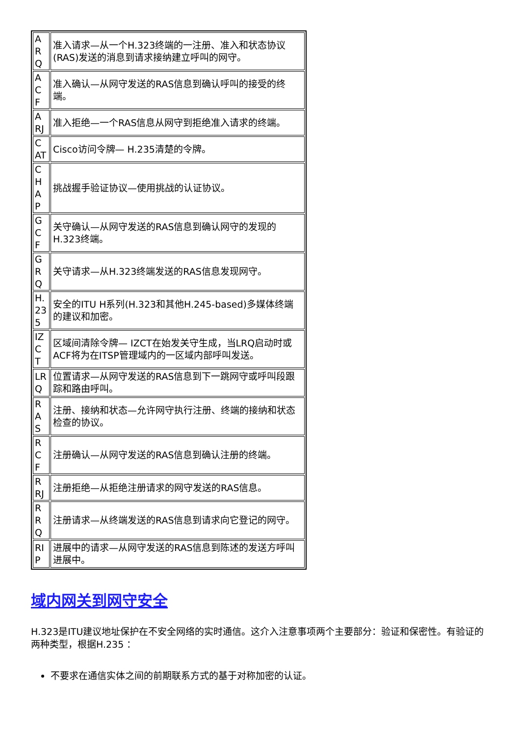| A R Q | 准入请求—从一个H.323终端的一注册、准入和状态协议(RAS)发送的消息到请求接纳建立呼叫的网守。 |
| A C F | 准入确认—从网守发送的RAS信息到确认呼叫的接受的终端。 |
| A RJ | 准入拒绝—一个RAS信息从网守到拒绝准入请求的终端。 |
| C AT | Cisco访问令牌— H.235清楚的令牌。 |
| C H A P | 挑战握手验证协议—使用挑战的认证协议。 |
| G C F | 关守确认—从网守发送的RAS信息到确认网守的发现的H.323终端。 |
| G R Q | 关守请求—从H.323终端发送的RAS信息发现网守。 |
| H. 23 5 | 安全的ITU H系列(H.323和其他H.245-based)多媒体终端的建议和加密。 |
| IZ C T | 区域间清除令牌— IZCT在始发关守生成，当LRQ启动时或ACF将为在ITSP管理域内的一区域内部呼叫发送。 |
| LR Q | 位置请求—从网守发送的RAS信息到下一跳网守或呼叫段跟踪和路由呼叫。 |
| R A S | 注册、接纳和状态—允许网守执行注册、终端的接纳和状态检查的协议。 |
| R C F | 注册确认—从网守发送的RAS信息到确认注册的终端。 |
| R RJ | 注册拒绝—从拒绝注册请求的网守发送的RAS信息。 |
| R R Q | 注册请求—从终端发送的RAS信息到请求向它登记的网守。 |
| RI P | 进展中的请求—从网守发送的RAS信息到陈述的发送方呼叫进展中。 |
域内网关到网守安全
H.323是ITU建议地址保护在不安全网络的实时通信。这介入注意事项两个主要部分：验证和保密性。有验证的两种类型，根据H.235 ：
不要求在通信实体之间的前期联系方式的基于对称加密的认证。